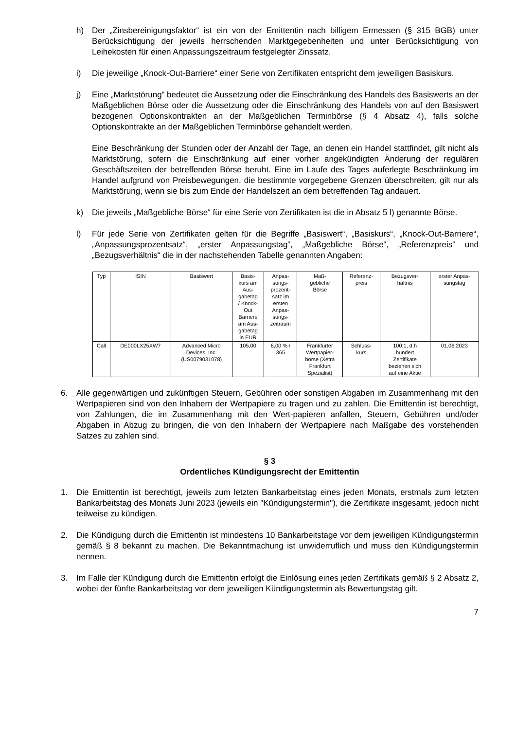h) Der „Zinsbereinigungsfaktor“ ist ein von der Emittentin nach billigem Ermessen (§ 315 BGB) unter Berücksichtigung der jeweils herrschenden Marktgegebenheiten und unter Berücksichtigung von Leihekosten für einen Anpassungszeitraum festgelegter Zinssatz.
i) Die jeweilige „Knock-Out-Barriere“ einer Serie von Zertifikaten entspricht dem jeweiligen Basiskurs.
j) Eine „Marktstörung“ bedeutet die Aussetzung oder die Einschränkung des Handels des Basiswerts an der Maßgeblichen Börse oder die Aussetzung oder die Einschränkung des Handels von auf den Basiswert bezogenen Optionskontrakten an der Maßgeblichen Terminbörse (§ 4 Absatz 4), falls solche Optionskontrakte an der Maßgeblichen Terminbörse gehandelt werden.
Eine Beschränkung der Stunden oder der Anzahl der Tage, an denen ein Handel stattfindet, gilt nicht als Marktstörung, sofern die Einschränkung auf einer vorher angekündigten Änderung der regulären Geschäftszeiten der betreffenden Börse beruht. Eine im Laufe des Tages auferlegte Beschränkung im Handel aufgrund von Preisbewegungen, die bestimmte vorgegebene Grenzen überschreiten, gilt nur als Marktstörung, wenn sie bis zum Ende der Handelszeit an dem betreffenden Tag andauert.
k) Die jeweils „Maßgebliche Börse“ für eine Serie von Zertifikaten ist die in Absatz 5 l) genannte Börse.
l) Für jede Serie von Zertifikaten gelten für die Begriffe „Basiswert“, „Basiskurs“, „Knock-Out-Barriere“, „Anpassungsprozentsatz“, „erster Anpassungstag“, „Maßgebliche Börse“, „Referenzpreis“ und „Bezugsverhältnis“ die in der nachstehenden Tabelle genannten Angaben:
| Typ | ISIN | Basiswert | Basis- kurs am Aus- gabetag / Knock- Out Barriere am Aus- gabetag in EUR | Anpas- sungs- prozent- satz im ersten Anpas- sungs- zeitraum | Maß- gebliche Börse | Referenz- preis | Bezugsver- hältnis | erster Anpas- sungstag |
| --- | --- | --- | --- | --- | --- | --- | --- | --- |
| Call | DE000LX25XW7 | Advanced Micro Devices, Inc. (US0079031078) | 105,00 | 6,00 % / 365 | Frankfurter Wertpapier- börse (Xetra Frankfurt Spezialist) | Schluss- kurs | 100:1, d.h hundert Zertifikate beziehen sich auf eine Aktie | 01.06.2023 |
6. Alle gegenwärtigen und zukünftigen Steuern, Gebühren oder sonstigen Abgaben im Zusammenhang mit den Wertpapieren sind von den Inhabern der Wertpapiere zu tragen und zu zahlen. Die Emittentin ist berechtigt, von Zahlungen, die im Zusammenhang mit den Wert-papieren anfallen, Steuern, Gebühren und/oder Abgaben in Abzug zu bringen, die von den Inhabern der Wertpapiere nach Maßgabe des vorstehenden Satzes zu zahlen sind.
§ 3
Ordentliches Kündigungsrecht der Emittentin
1. Die Emittentin ist berechtigt, jeweils zum letzten Bankarbeitstag eines jeden Monats, erstmals zum letzten Bankarbeitstag des Monats Juni 2023 (jeweils ein "Kündigungstermin"), die Zertifikate insgesamt, jedoch nicht teilweise zu kündigen.
2. Die Kündigung durch die Emittentin ist mindestens 10 Bankarbeitstage vor dem jeweiligen Kündigungstermin gemäß § 8 bekannt zu machen. Die Bekanntmachung ist unwiderruflich und muss den Kündigungstermin nennen.
3. Im Falle der Kündigung durch die Emittentin erfolgt die Einlösung eines jeden Zertifikats gemäß § 2 Absatz 2, wobei der fünfte Bankarbeitstag vor dem jeweiligen Kündigungstermin als Bewertungstag gilt.
7